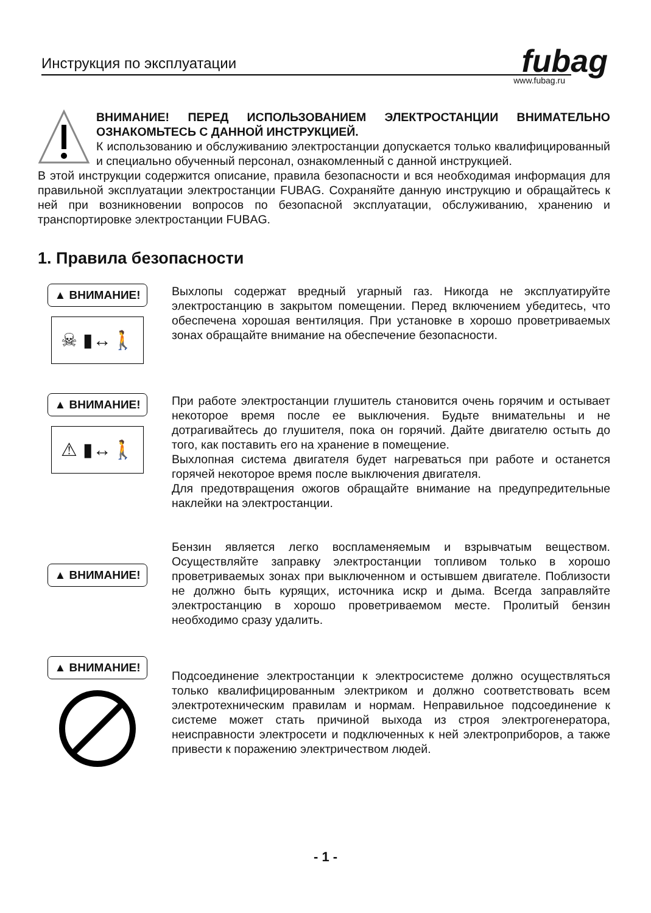Инструкция по эксплуатации
fubag
www.fubag.ru
ВНИМАНИЕ! ПЕРЕД ИСПОЛЬЗОВАНИЕМ ЭЛЕКТРОСТАНЦИИ ВНИМАТЕЛЬНО ОЗНАКОМЬТЕСЬ С ДАННОЙ ИНСТРУКЦИЕЙ.
К использованию и обслуживанию электростанции допускается только квалифицированный и специально обученный персонал, ознакомленный с данной инструкцией.
В этой инструкции содержится описание, правила безопасности и вся необходимая информация для правильной эксплуатации электростанции FUBAG. Сохраняйте данную инструкцию и обращайтесь к ней при возникновении вопросов по безопасной эксплуатации, обслуживанию, хранению и транспортировке электростанции FUBAG.
1. Правила безопасности
▲ ВНИМАНИЕ!
☠ ▮↔🚶
Выхлопы содержат вредный угарный газ. Никогда не эксплуатируйте электростанцию в закрытом помещении. Перед включением убедитесь, что обеспечена хорошая вентиляция. При установке в хорошо проветриваемых зонах обращайте внимание на обеспечение безопасности.
▲ ВНИМАНИЕ!
⚠ ▮↔🚶
При работе электростанции глушитель становится очень горячим и остывает некоторое время после ее выключения. Будьте внимательны и не дотрагивайтесь до глушителя, пока он горячий. Дайте двигателю остыть до того, как поставить его на хранение в помещение.
Выхлопная система двигателя будет нагреваться при работе и останется горячей некоторое время после выключения двигателя.
Для предотвращения ожогов обращайте внимание на предупредительные наклейки на электростанции.
▲ ВНИМАНИЕ!
Бензин является легко воспламеняемым и взрывчатым веществом. Осуществляйте заправку электростанции топливом только в хорошо проветриваемых зонах при выключенном и остывшем двигателе. Поблизости не должно быть курящих, источника искр и дыма. Всегда заправляйте электростанцию в хорошо проветриваемом месте. Пролитый бензин необходимо сразу удалить.
▲ ВНИМАНИЕ!
Подсоединение электростанции к электросистеме должно осуществляться только квалифицированным электриком и должно соответствовать всем электротехническим правилам и нормам. Неправильное подсоединение к системе может стать причиной выхода из строя электрогенератора, неисправности электросети и подключенных к ней электроприборов, а также привести к поражению электричеством людей.
- 1 -